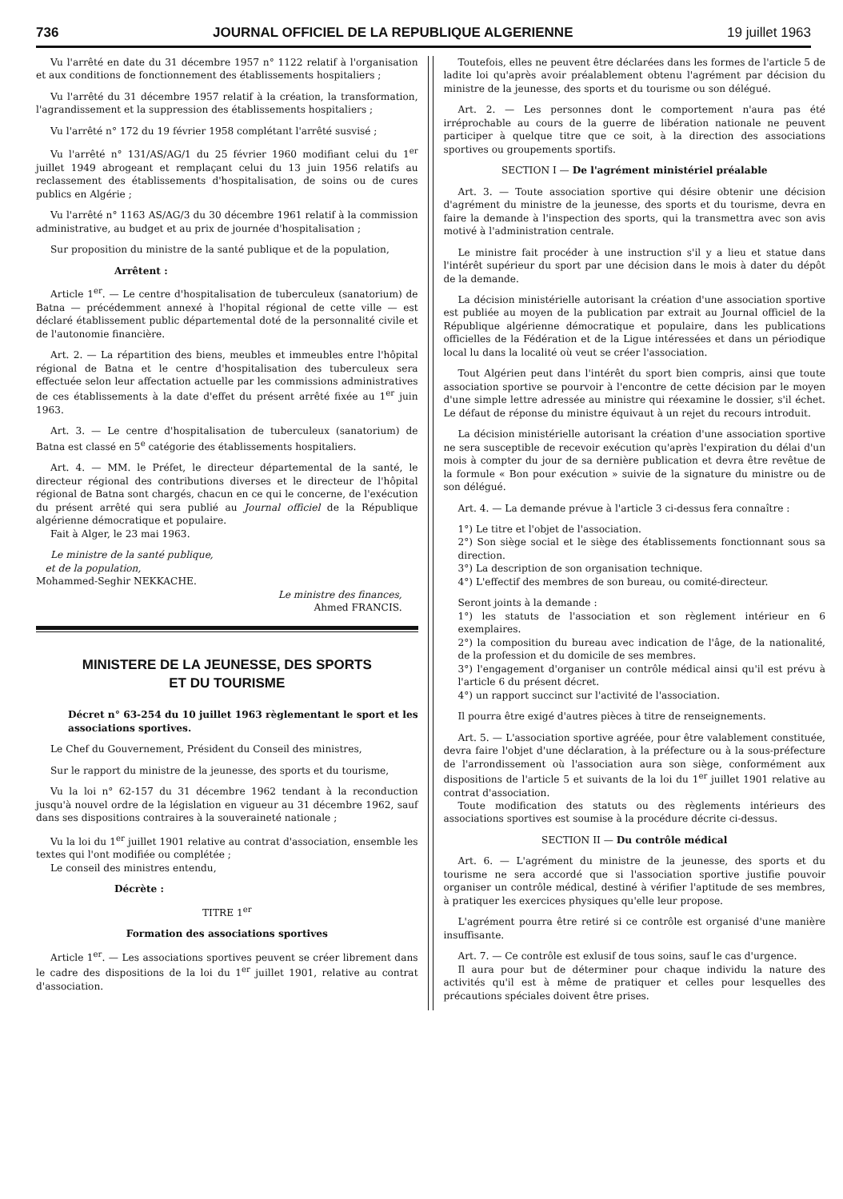736 JOURNAL OFFICIEL DE LA REPUBLIQUE ALGERIENNE 19 juillet 1963
Vu l'arrêté en date du 31 décembre 1957 n° 1122 relatif à l'organisation et aux conditions de fonctionnement des établissements hospitaliers ;
Vu l'arrêté du 31 décembre 1957 relatif à la création, la transformation, l'agrandissement et la suppression des établissements hospitaliers ;
Vu l'arrêté n° 172 du 19 février 1958 complétant l'arrêté susvisé ;
Vu l'arrêté n° 131/AS/AG/1 du 25 février 1960 modifiant celui du 1<sup>er</sup> juillet 1949 abrogeant et remplaçant celui du 13 juin 1956 relatifs au reclassement des établissements d'hospitalisation, de soins ou de cures publics en Algérie ;
Vu l'arrêté n° 1163 AS/AG/3 du 30 décembre 1961 relatif à la commission administrative, au budget et au prix de journée d'hospitalisation ;
Sur proposition du ministre de la santé publique et de la population,
Arrêtent :
Article 1<sup>er</sup>. — Le centre d'hospitalisation de tuberculeux (sanatorium) de Batna — précédemment annexé à l'hopital régional de cette ville — est déclaré établissement public départemental doté de la personnalité civile et de l'autonomie financière.
Art. 2. — La répartition des biens, meubles et immeubles entre l'hôpital régional de Batna et le centre d'hospitalisation des tuberculeux sera effectuée selon leur affectation actuelle par les commissions administratives de ces établissements à la date d'effet du présent arrêté fixée au 1<sup>er</sup> juin 1963.
Art. 3. — Le centre d'hospitalisation de tuberculeux (sanatorium) de Batna est classé en 5<sup>e</sup> catégorie des établissements hospitaliers.
Art. 4. — MM. le Préfet, le directeur départemental de la santé, le directeur régional des contributions diverses et le directeur de l'hôpital régional de Batna sont chargés, chacun en ce qui le concerne, de l'exécution du présent arrêté qui sera publié au Journal officiel de la République algérienne démocratique et populaire.
Fait à Alger, le 23 mai 1963.
Le ministre de la santé publique,
et de la population,
Mohammed-Seghir NEKKACHE.
Le ministre des finances,
Ahmed FRANCIS.
MINISTERE DE LA JEUNESSE, DES SPORTS
ET DU TOURISME
Décret n° 63-254 du 10 juillet 1963 règlementant le sport et les associations sportives.
Le Chef du Gouvernement, Président du Conseil des ministres,
Sur le rapport du ministre de la jeunesse, des sports et du tourisme,
Vu la loi n° 62-157 du 31 décembre 1962 tendant à la reconduction jusqu'à nouvel ordre de la législation en vigueur au 31 décembre 1962, sauf dans ses dispositions contraires à la souveraineté nationale ;
Vu la loi du 1<sup>er</sup> juillet 1901 relative au contrat d'association, ensemble les textes qui l'ont modifiée ou complétée ;
Le conseil des ministres entendu,
Décrète :
TITRE 1<sup>er</sup>
Formation des associations sportives
Article 1<sup>er</sup>. — Les associations sportives peuvent se créer librement dans le cadre des dispositions de la loi du 1<sup>er</sup> juillet 1901, relative au contrat d'association.
Toutefois, elles ne peuvent être déclarées dans les formes de l'article 5 de ladite loi qu'après avoir préalablement obtenu l'agrément par décision du ministre de la jeunesse, des sports et du tourisme ou son délégué.
Art. 2. — Les personnes dont le comportement n'aura pas été irréprochable au cours de la guerre de libération nationale ne peuvent participer à quelque titre que ce soit, à la direction des associations sportives ou groupements sportifs.
SECTION I — De l'agrément ministériel préalable
Art. 3. — Toute association sportive qui désire obtenir une décision d'agrément du ministre de la jeunesse, des sports et du tourisme, devra en faire la demande à l'inspection des sports, qui la transmettra avec son avis motivé à l'administration centrale.
Le ministre fait procéder à une instruction s'il y a lieu et statue dans l'intérêt supérieur du sport par une décision dans le mois à dater du dépôt de la demande.
La décision ministérielle autorisant la création d'une association sportive est publiée au moyen de la publication par extrait au Journal officiel de la République algérienne démocratique et populaire, dans les publications officielles de la Fédération et de la Ligue intéressées et dans un périodique local lu dans la localité où veut se créer l'association.
Tout Algérien peut dans l'intérêt du sport bien compris, ainsi que toute association sportive se pourvoir à l'encontre de cette décision par le moyen d'une simple lettre adressée au ministre qui réexamine le dossier, s'il échet. Le défaut de réponse du ministre équivaut à un rejet du recours introduit.
La décision ministérielle autorisant la création d'une association sportive ne sera susceptible de recevoir exécution qu'après l'expiration du délai d'un mois à compter du jour de sa dernière publication et devra être revêtue de la formule « Bon pour exécution » suivie de la signature du ministre ou de son délégué.
Art. 4. — La demande prévue à l'article 3 ci-dessus fera connaître :
1°) Le titre et l'objet de l'association.
2°) Son siège social et le siège des établissements fonctionnant sous sa direction.
3°) La description de son organisation technique.
4°) L'effectif des membres de son bureau, ou comité-directeur.
Seront joints à la demande :
1°) les statuts de l'association et son règlement intérieur en 6 exemplaires.
2°) la composition du bureau avec indication de l'âge, de la nationalité, de la profession et du domicile de ses membres.
3°) l'engagement d'organiser un contrôle médical ainsi qu'il est prévu à l'article 6 du présent décret.
4°) un rapport succinct sur l'activité de l'association.
Il pourra être exigé d'autres pièces à titre de renseignements.
Art. 5. — L'association sportive agréée, pour être valablement constituée, devra faire l'objet d'une déclaration, à la préfecture ou à la sous-préfecture de l'arrondissement où l'association aura son siège, conformément aux dispositions de l'article 5 et suivants de la loi du 1<sup>er</sup> juillet 1901 relative au contrat d'association.
Toute modification des statuts ou des règlements intérieurs des associations sportives est soumise à la procédure décrite ci-dessus.
SECTION II — Du contrôle médical
Art. 6. — L'agrément du ministre de la jeunesse, des sports et du tourisme ne sera accordé que si l'association sportive justifie pouvoir organiser un contrôle médical, destiné à vérifier l'aptitude de ses membres, à pratiquer les exercices physiques qu'elle leur propose.
L'agrément pourra être retiré si ce contrôle est organisé d'une manière insuffisante.
Art. 7. — Ce contrôle est exlusif de tous soins, sauf le cas d'urgence.
Il aura pour but de déterminer pour chaque individu la nature des activités qu'il est à même de pratiquer et celles pour lesquelles des précautions spéciales doivent être prises.